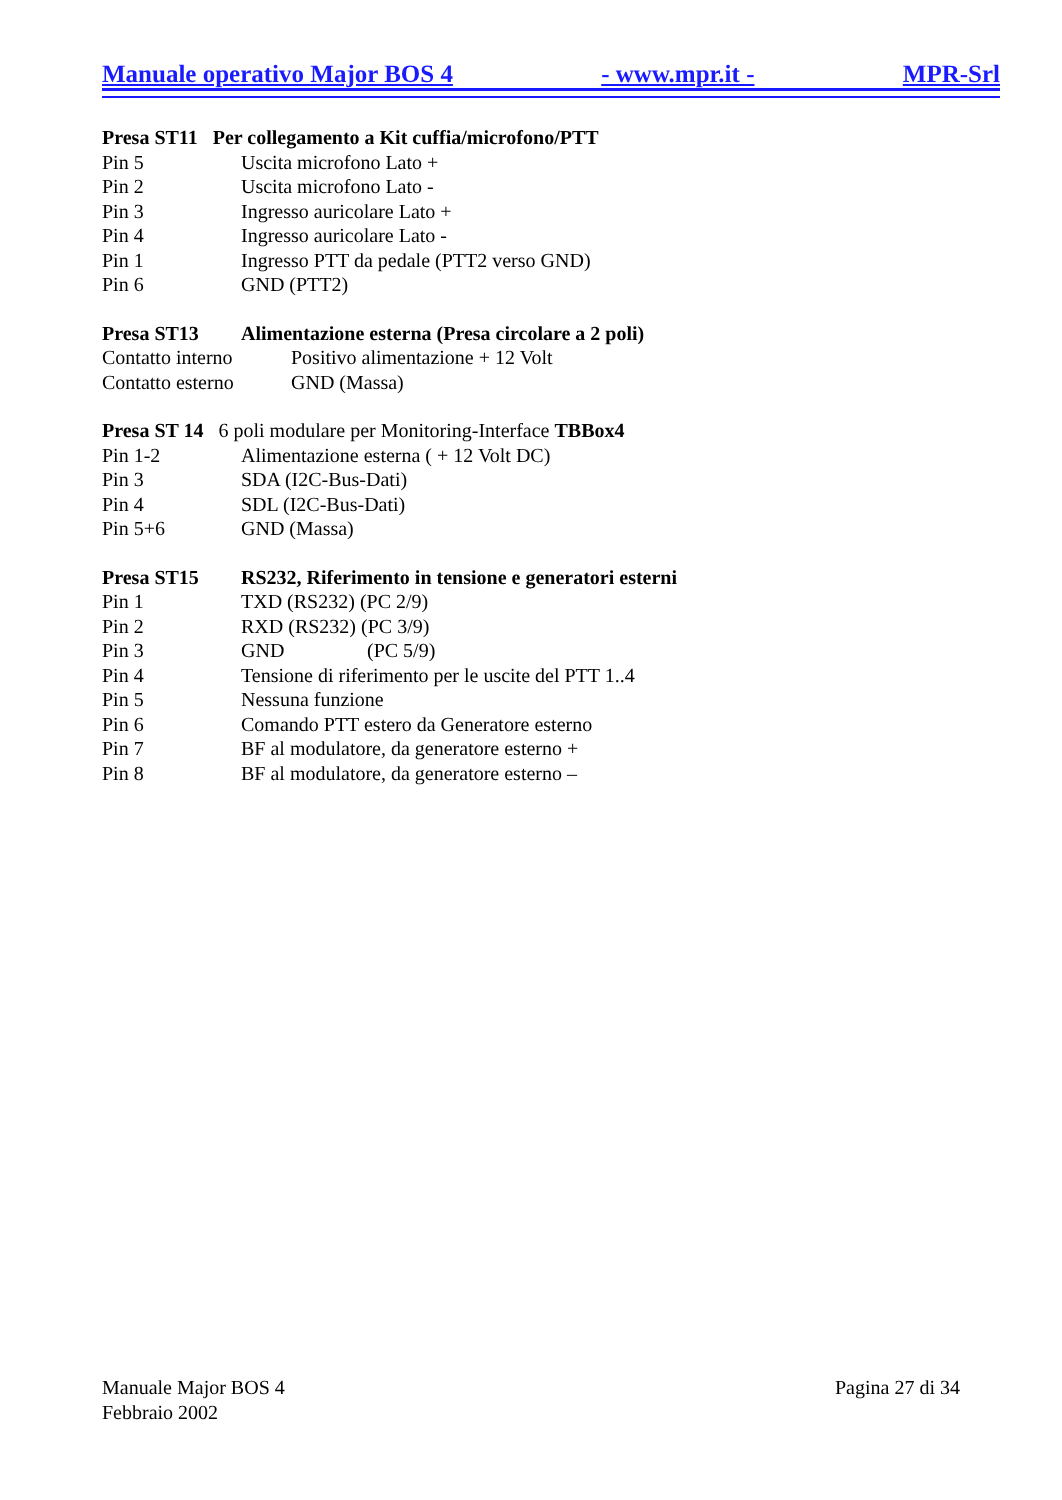Manuale operativo Major BOS 4 - www.mpr.it - MPR-Srl
Presa ST11 Per collegamento a Kit cuffia/microfono/PTT
Pin 5 Uscita microfono Lato +
Pin 2 Uscita microfono Lato -
Pin 3 Ingresso auricolare Lato +
Pin 4 Ingresso auricolare Lato -
Pin 1 Ingresso PTT da pedale (PTT2 verso GND)
Pin 6 GND (PTT2)
Presa ST13 Alimentazione esterna (Presa circolare a 2 poli)
Contatto interno
Positivo alimentazione + 12 Volt
Contatto esterno
GND (Massa)
Presa ST 14 6 poli modulare per Monitoring-Interface TBBox4
Pin 1-2 Alimentazione esterna ( + 12 Volt DC)
Pin 3 SDA (I2C-Bus-Dati)
Pin 4 SDL (I2C-Bus-Dati)
Pin 5+6 GND (Massa)
Presa ST15 RS232, Riferimento in tensione e generatori esterni
Pin 1 TXD (RS232) (PC 2/9)
Pin 2 RXD (RS232) (PC 3/9)
Pin 3 GND (PC 5/9)
Pin 4 Tensione di riferimento per le uscite del PTT 1..4
Pin 5 Nessuna funzione
Pin 6 Comando PTT estero da Generatore esterno
Pin 7 BF al modulatore, da generatore esterno +
Pin 8 BF al modulatore, da generatore esterno –
Manuale Major BOS 4
Pagina 27 di 34
Febbraio 2002